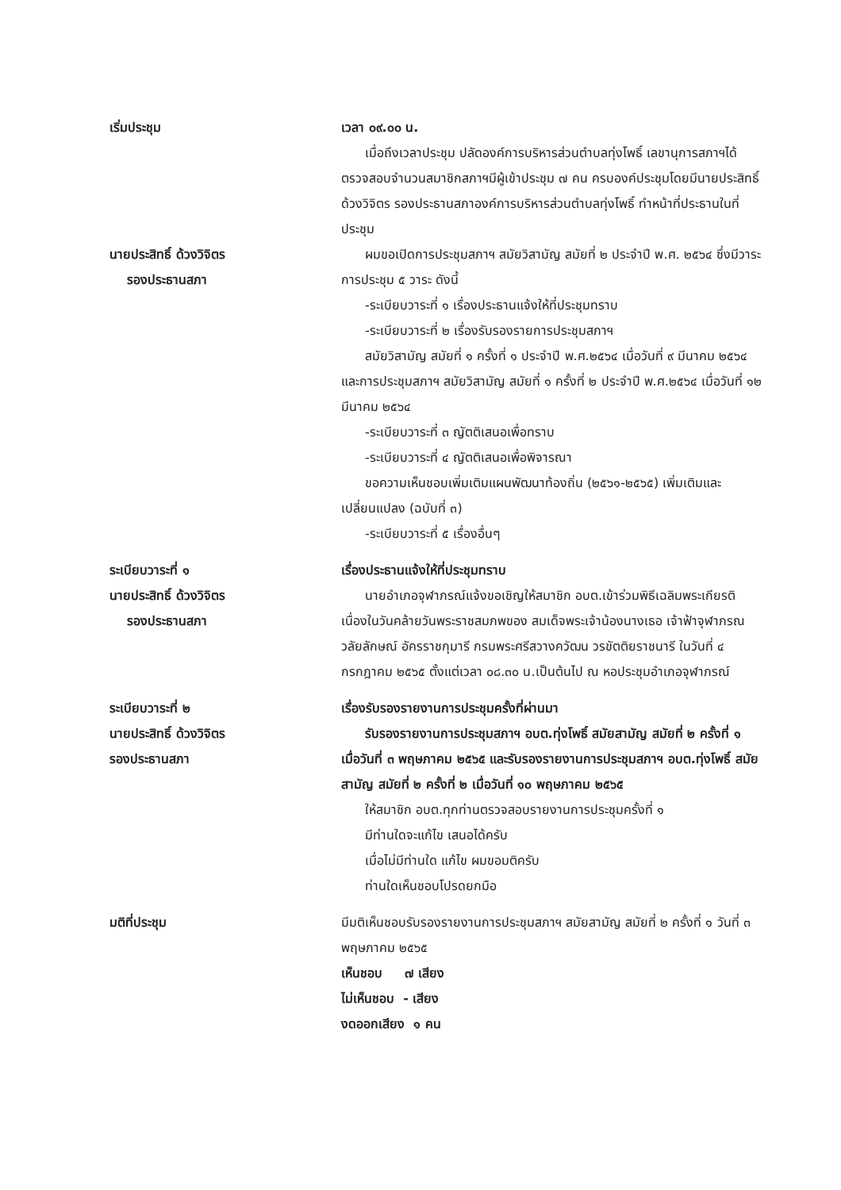เริ่มประชุม เวลา ๐๙.๐๐ น.
เมื่อถึงเวลาประชุม ปลัดองค์การบริหารส่วนตำบลทุ่งโพธิ์ เลขานุการสภาฯได้ตรวจสอบจำนวนสมาชิกสภาฯมีผู้เข้าประชุม ๗ คน ครบองค์ประชุมโดยมีนายประสิทธิ์ ด้วงวิจิตร รองประธานสภาองค์การบริหารส่วนตำบลทุ่งโพธิ์ ทำหน้าที่ประธานในที่ประชุม
นายประสิทธิ์ ด้วงวิจิตร
รองประธานสภา
ผมขอเปิดการประชุมสภาฯ สมัยวิสามัญ สมัยที่ ๒ ประจำปี พ.ศ. ๒๕๖๔ ซึ่งมีวาระการประชุม ๕ วาระ ดังนี้
-ระเบียบวาระที่ ๑ เรื่องประธานแจ้งให้ที่ประชุมทราบ
-ระเบียบวาระที่ ๒ เรื่องรับรองรายการประชุมสภาฯ
สมัยวิสามัญ สมัยที่ ๑ ครั้งที่ ๑ ประจำปี พ.ศ.๒๕๖๔ เมื่อวันที่ ๙ มีนาคม ๒๕๖๔ และการประชุมสภาฯ สมัยวิสามัญ สมัยที่ ๑ ครั้งที่ ๒ ประจำปี พ.ศ.๒๕๖๔ เมื่อวันที่ ๑๒ มีนาคม ๒๕๖๔
-ระเบียบวาระที่ ๓ ญัตติเสนอเพื่อทราบ
-ระเบียบวาระที่ ๔ ญัตติเสนอเพื่อพิจารณา
ขอความเห็นชอบเพิ่มเติมแผนพัฒนาท้องถิ่น (๒๕๖๑-๒๕๖๕) เพิ่มเติมและเปลี่ยนแปลง (ฉบับที่ ๓)
-ระเบียบวาระที่ ๕ เรื่องอื่นๆ
ระเบียบวาระที่ ๑
นายประสิทธิ์ ด้วงวิจิตร
รองประธานสภา
เรื่องประธานแจ้งให้ที่ประชุมทราบ
นายอำเภอจุฬาภรณ์แจ้งขอเชิญให้สมาชิก อบต.เข้าร่วมพิธีเฉลิมพระเกียรติเนื่องในวันคล้ายวันพระราชสมภพของ สมเด็จพระเจ้าน้องนางเธอ เจ้าฟ้าจุฬาภรณวลัยลักษณ์ อัครราชกุมารี กรมพระศรีสวางควัฒน วรขัตติยราชนารี ในวันที่ ๔ กรกฎาคม ๒๕๖๕ ตั้งแต่เวลา ๐๘.๓๐ น.เป็นต้นไป ณ หอประชุมอำเภอจุฬาภรณ์
ระเบียบวาระที่ ๒
นายประสิทธิ์ ด้วงวิจิตร
รองประธานสภา
เรื่องรับรองรายงานการประชุมครั้งที่ผ่านมา
รับรองรายงานการประชุมสภาฯ อบต.ทุ่งโพธิ์ สมัยสามัญ สมัยที่ ๒ ครั้งที่ ๑ เมื่อวันที่ ๓ พฤษภาคม ๒๕๖๕ และรับรองรายงานการประชุมสภาฯ อบต.ทุ่งโพธิ์ สมัยสามัญ สมัยที่ ๒ ครั้งที่ ๒ เมื่อวันที่ ๑๐ พฤษภาคม ๒๕๖๕
ให้สมาชิก อบต.ทุกท่านตรวจสอบรายงานการประชุมครั้งที่ ๑
มีท่านใดจะแก้ไข เสนอได้ครับ
เมื่อไม่มีท่านใด แก้ไข ผมขอมติครับ
ท่านใดเห็นชอบโปรดยกมือ
มติที่ประชุม มีมติเห็นชอบรับรองรายงานการประชุมสภาฯ สมัยสามัญ สมัยที่ ๒ ครั้งที่ ๑ วันที่ ๓ พฤษภาคม ๒๕๖๕
เห็นชอบ ๗ เสียง
ไม่เห็นชอบ - เสียง
งดออกเสียง ๑ คน